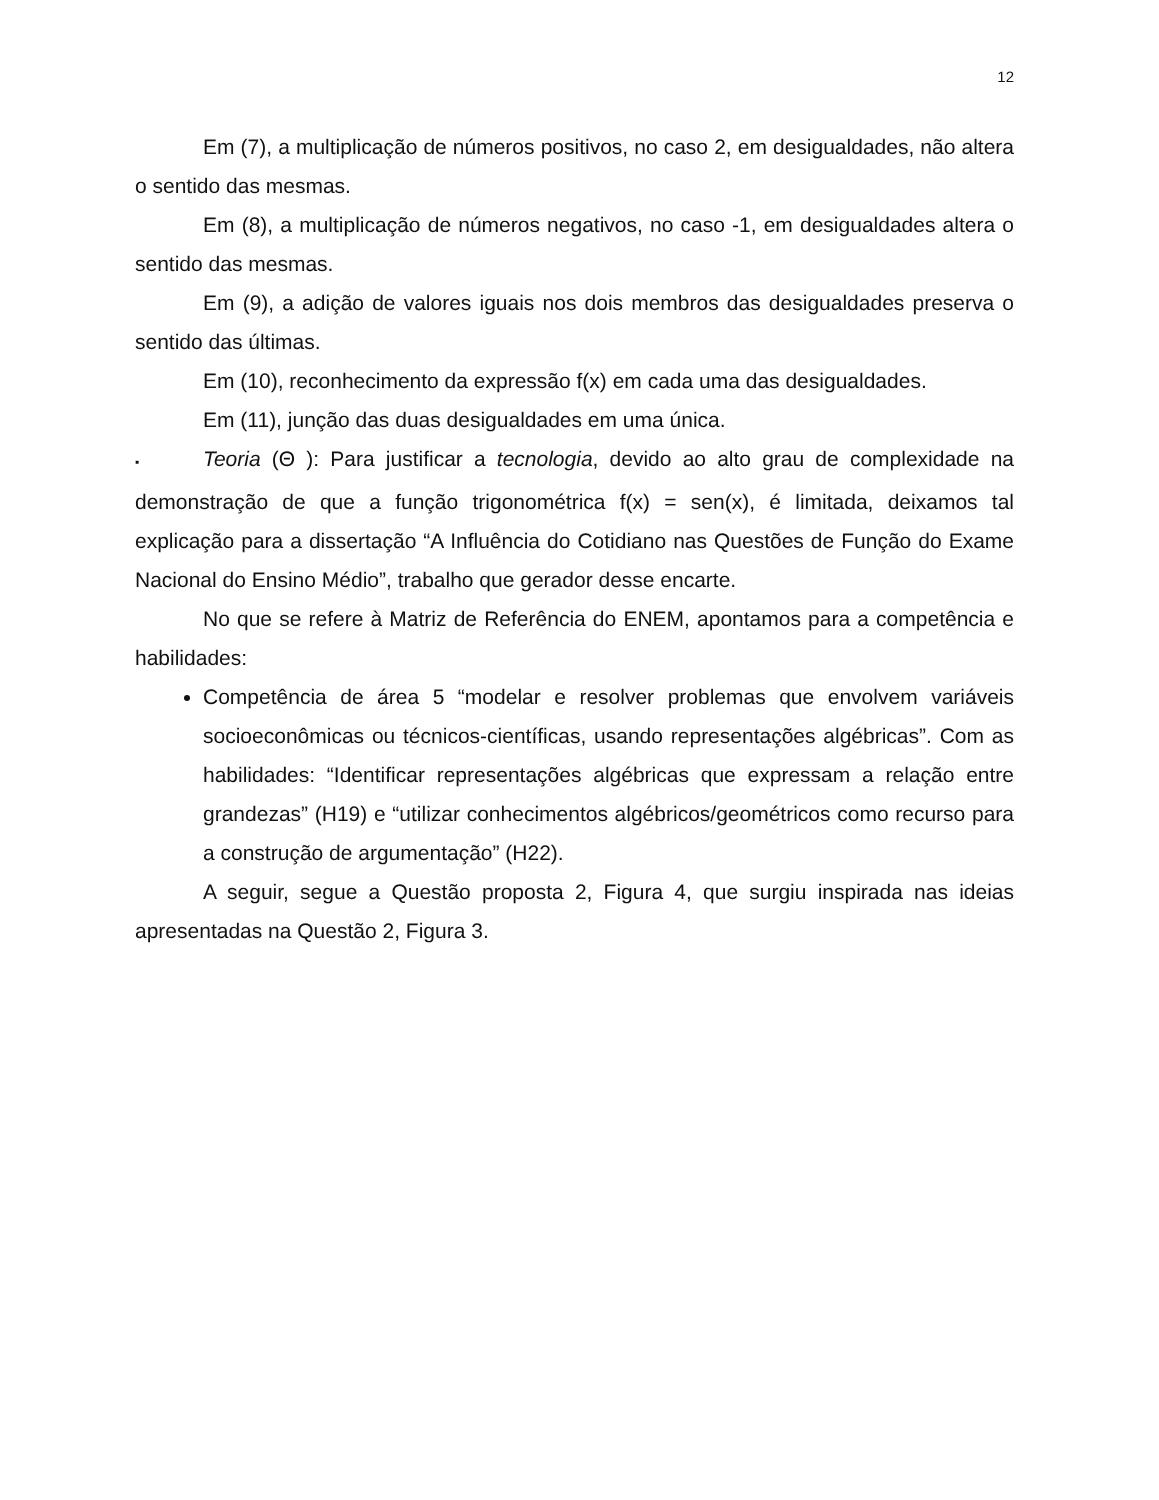12
Em (7), a multiplicação de números positivos, no caso 2, em desigualdades, não altera o sentido das mesmas.
Em (8), a multiplicação de números negativos, no caso -1, em desigualdades altera o sentido das mesmas.
Em (9), a adição de valores iguais nos dois membros das desigualdades preserva o sentido das últimas.
Em (10), reconhecimento da expressão f(x) em cada uma das desigualdades.
Em (11), junção das duas desigualdades em uma única.
▪ Teoria (Θ ): Para justificar a tecnologia, devido ao alto grau de complexidade na demonstração de que a função trigonométrica f(x) = sen(x), é limitada, deixamos tal explicação para a dissertação “A Influência do Cotidiano nas Questões de Função do Exame Nacional do Ensino Médio”, trabalho que gerador desse encarte.
No que se refere à Matriz de Referência do ENEM, apontamos para a competência e habilidades:
Competência de área 5 “modelar e resolver problemas que envolvem variáveis socioeconômicas ou técnicos-científicas, usando representações algébricas”. Com as habilidades: “Identificar representações algébricas que expressam a relação entre grandezas” (H19) e “utilizar conhecimentos algébricos/geométricos como recurso para a construção de argumentação” (H22).
A seguir, segue a Questão proposta 2, Figura 4, que surgiu inspirada nas ideias apresentadas na Questão 2, Figura 3.